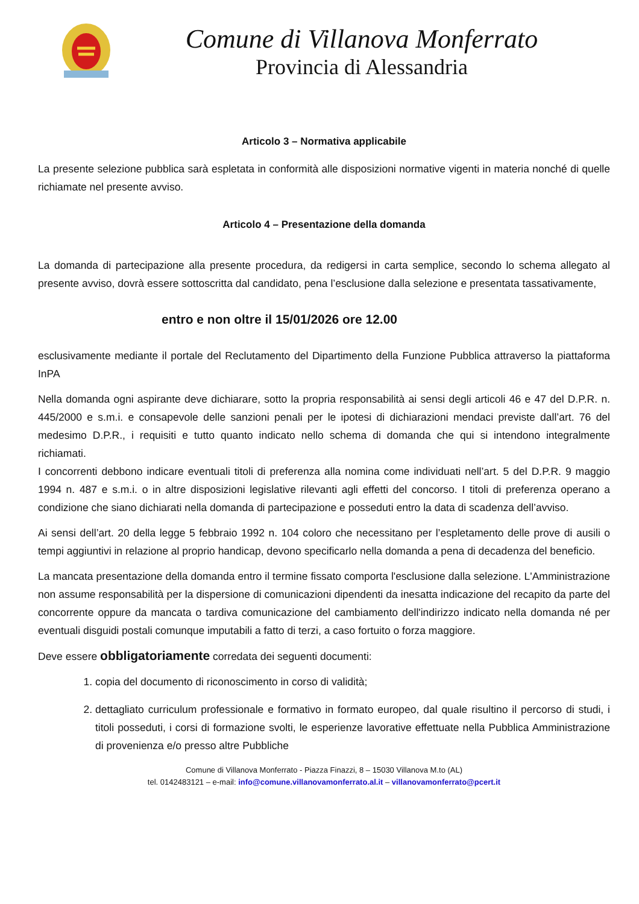Comune di Villanova Monferrato
Provincia di Alessandria
Articolo 3 – Normativa applicabile
La presente selezione pubblica sarà espletata in conformità alle disposizioni normative vigenti in materia nonché di quelle richiamate nel presente avviso.
Articolo 4 – Presentazione della domanda
La domanda di partecipazione alla presente procedura, da redigersi in carta semplice, secondo lo schema allegato al presente avviso, dovrà essere sottoscritta dal candidato, pena l’esclusione dalla selezione e presentata tassativamente,
entro e non oltre il 15/01/2026 ore 12.00
esclusivamente mediante il portale del Reclutamento del Dipartimento della Funzione Pubblica attraverso la piattaforma InPA
Nella domanda ogni aspirante deve dichiarare, sotto la propria responsabilità ai sensi degli articoli 46 e 47 del D.P.R. n. 445/2000 e s.m.i. e consapevole delle sanzioni penali per le ipotesi di dichiarazioni mendaci previste dall’art. 76 del medesimo D.P.R., i requisiti e tutto quanto indicato nello schema di domanda che qui si intendono integralmente richiamati.
I concorrenti debbono indicare eventuali titoli di preferenza alla nomina come individuati nell’art. 5 del D.P.R. 9 maggio 1994 n. 487 e s.m.i. o in altre disposizioni legislative rilevanti agli effetti del concorso. I titoli di preferenza operano a condizione che siano dichiarati nella domanda di partecipazione e posseduti entro la data di scadenza dell’avviso.
Ai sensi dell’art. 20 della legge 5 febbraio 1992 n. 104 coloro che necessitano per l’espletamento delle prove di ausili o tempi aggiuntivi in relazione al proprio handicap, devono specificarlo nella domanda a pena di decadenza del beneficio.
La mancata presentazione della domanda entro il termine fissato comporta l'esclusione dalla selezione. L'Amministrazione non assume responsabilità per la dispersione di comunicazioni dipendenti da inesatta indicazione del recapito da parte del concorrente oppure da mancata o tardiva comunicazione del cambiamento dell'indirizzo indicato nella domanda né per eventuali disguidi postali comunque imputabili a fatto di terzi, a caso fortuito o forza maggiore.
Deve essere obbligatoriamente corredata dei seguenti documenti:
1. copia del documento di riconoscimento in corso di validità;
2. dettagliato curriculum professionale e formativo in formato europeo, dal quale risultino il percorso di studi, i titoli posseduti, i corsi di formazione svolti, le esperienze lavorative effettuate nella Pubblica Amministrazione di provenienza e/o presso altre Pubbliche
Comune di Villanova Monferrato - Piazza Finazzi, 8 – 15030 Villanova M.to (AL)
tel. 0142483121 – e-mail: info@comune.villanovamonferrato.al.it – villanovamonferrato@pcert.it